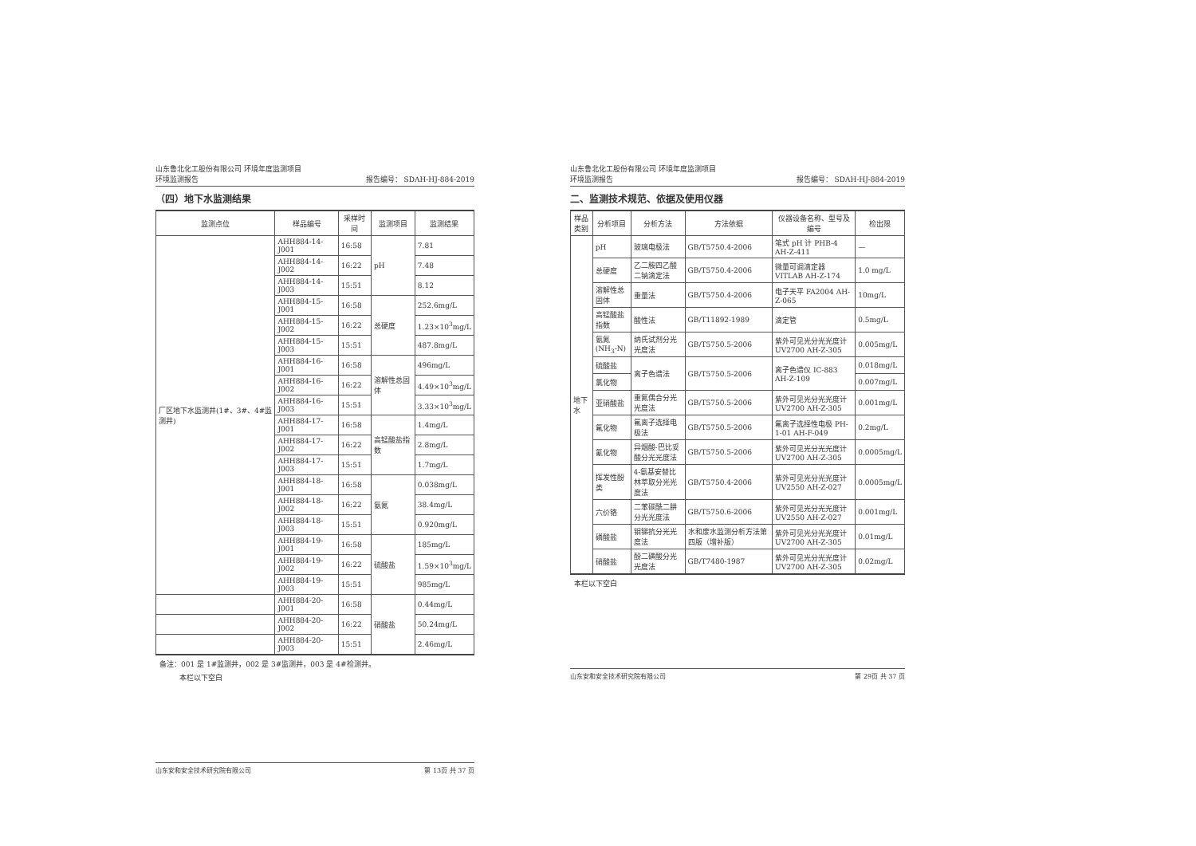山东鲁北化工股份有限公司 环境年度监测项目
环境监测报告
报告编号： SDAH-HJ-884-2019
（四）地下水监测结果
| 监测点位 | 样品编号 | 采样时间 | 监测项目 | 监测结果 |
| --- | --- | --- | --- | --- |
| 厂区地下水监测井(1#、3#、4#监测井) | AHH884-14-J001 | 16:58 | pH | 7.81 |
| | AHH884-14-J002 | 16:22 | | 7.48 |
| | AHH884-14-J003 | 15:51 | | 8.12 |
| | AHH884-15-J001 | 16:58 | 总硬度 | 252.6mg/L |
| | AHH884-15-J002 | 16:22 | | 1.23×10<sup>3</sup>mg/L |
| | AHH884-15-J003 | 15:51 | | 487.8mg/L |
| | AHH884-16-J001 | 16:58 | 溶解性总固体 | 496mg/L |
| | AHH884-16-J002 | 16:22 | | 4.49×10<sup>3</sup>mg/L |
| | AHH884-16-J003 | 15:51 | | 3.33×10<sup>3</sup>mg/L |
| | AHH884-17-J001 | 16:58 | 高锰酸盐指数 | 1.4mg/L |
| | AHH884-17-J002 | 16:22 | | 2.8mg/L |
| | AHH884-17-J003 | 15:51 | | 1.7mg/L |
| | AHH884-18-J001 | 16:58 | 氨氮 | 0.038mg/L |
| | AHH884-18-J002 | 16:22 | | 38.4mg/L |
| | AHH884-18-J003 | 15:51 | | 0.920mg/L |
| | AHH884-19-J001 | 16:58 | 硫酸盐 | 185mg/L |
| | AHH884-19-J002 | 16:22 | | 1.59×10<sup>3</sup>mg/L |
| | AHH884-19-J003 | 15:51 | | 985mg/L |
| | AHH884-20-J001 | 16:58 | 硝酸盐 | 0.44mg/L |
| | AHH884-20-J002 | 16:22 | | 50.24mg/L |
| | AHH884-20-J003 | 15:51 | | 2.46mg/L |
备注：001 是 1#监测井，002 是 3#监测井，003 是 4#检测井。
本栏以下空白
山东安和安全技术研究院有限公司 第 13页 共 37 页
山东鲁北化工股份有限公司 环境年度监测项目
环境监测报告
报告编号： SDAH-HJ-884-2019
二、监测技术规范、依据及使用仪器
| 样品类别 | 分析项目 | 分析方法 | 方法依据 | 仪器设备名称、型号及编号 | 检出限 |
| --- | --- | --- | --- | --- | --- |
| 地下水 | pH | 玻璃电极法 | GB/T5750.4-2006 | 笔式 pH 计 PHB-4 AH-Z-411 | — |
| | 总硬度 | 乙二胺四乙酸二钠滴定法 | GB/T5750.4-2006 | 微量可调滴定器 VITLAB AH-Z-174 | 1.0 mg/L |
| | 溶解性总固体 | 重量法 | GB/T5750.4-2006 | 电子天平 FA2004 AH-Z-065 | 10mg/L |
| | 高锰酸盐指数 | 酸性法 | GB/T11892-1989 | 滴定管 | 0.5mg/L |
| | 氨氮 (NH<sub>3</sub>-N) | 纳氏试剂分光光度法 | GB/T5750.5-2006 | 紫外可见光分光光度计 UV2700 AH-Z-305 | 0.005mg/L |
| | 硫酸盐 | 离子色谱法 | GB/T5750.5-2006 | 离子色谱仪 IC-883 AH-Z-109 | 0.018mg/L |
| | 氯化物 | | | | 0.007mg/L |
| | 亚硝酸盐 | 重氮偶合分光光度法 | GB/T5750.5-2006 | 紫外可见光分光光度计 UV2700 AH-Z-305 | 0.001mg/L |
| | 氟化物 | 氟离子选择电极法 | GB/T5750.5-2006 | 氟离子选择性电极 PH-1-01 AH-F-049 | 0.2mg/L |
| | 氰化物 | 异烟酸-巴比妥酸分光光度法 | GB/T5750.5-2006 | 紫外可见光分光光度计 UV2700 AH-Z-305 | 0.0005mg/L |
| | 挥发性酚类 | 4-氨基安替比林萃取分光光度法 | GB/T5750.4-2006 | 紫外可见光分光光度计 UV2550 AH-Z-027 | 0.0005mg/L |
| | 六价铬 | 二苯碳酰二肼分光光度法 | GB/T5750.6-2006 | 紫外可见光分光光度计 UV2550 AH-Z-027 | 0.001mg/L |
| | 磷酸盐 | 钼锑抗分光光度法 | 水和废水监测分析方法第四版（增补版） | 紫外可见光分光光度计 UV2700 AH-Z-305 | 0.01mg/L |
| | 硝酸盐 | 酚二磺酸分光光度法 | GB/T7480-1987 | 紫外可见光分光光度计 UV2700 AH-Z-305 | 0.02mg/L |
本栏以下空白
山东安和安全技术研究院有限公司 第 29页 共 37 页